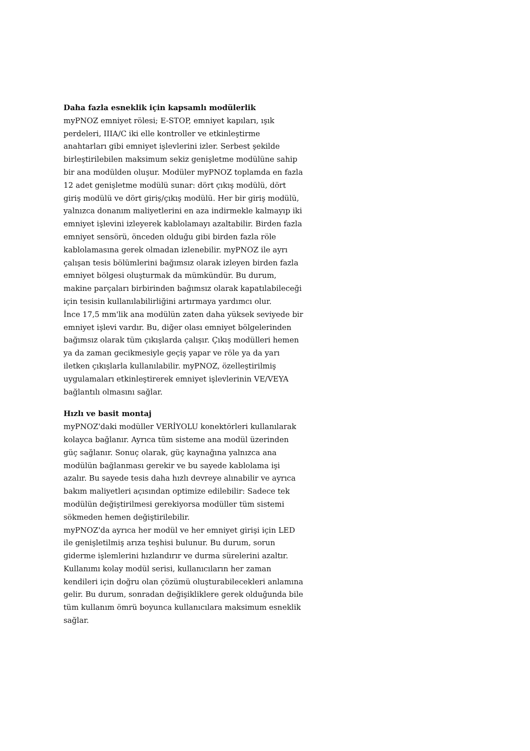Daha fazla esneklik için kapsamlı modülerlik
myPNOZ emniyet rölesi; E-STOP, emniyet kapıları, ışık perdeleri, IIIA/C iki elle kontroller ve etkinleştirme anahtarları gibi emniyet işlevlerini izler. Serbest şekilde birleştirilebilen maksimum sekiz genişletme modülüne sahip bir ana modülden oluşur. Modüler myPNOZ toplamda en fazla 12 adet genişletme modülü sunar: dört çıkış modülü, dört giriş modülü ve dört giriş/çıkış modülü. Her bir giriş modülü, yalnızca donanım maliyetlerini en aza indirmekle kalmayıp iki emniyet işlevini izleyerek kablolamayı azaltabilir. Birden fazla emniyet sensörü, önceden olduğu gibi birden fazla röle kablolamasına gerek olmadan izlenebilir. myPNOZ ile ayrı çalışan tesis bölümlerini bağımsız olarak izleyen birden fazla emniyet bölgesi oluşturmak da mümkündür. Bu durum, makine parçaları birbirinden bağımsız olarak kapatılabileceği için tesisin kullanılabilirliğini artırmaya yardımcı olur.
İnce 17,5 mm'lik ana modülün zaten daha yüksek seviyede bir emniyet işlevi vardır. Bu, diğer olası emniyet bölgelerinden bağımsız olarak tüm çıkışlarda çalışır. Çıkış modülleri hemen ya da zaman gecikmesiyle geçiş yapar ve röle ya da yarı iletken çıkışlarla kullanılabilir. myPNOZ, özelleştirilmiş uygulamaları etkinleştirerek emniyet işlevlerinin VE/VEYA bağlantılı olmasını sağlar.
Hızlı ve basit montaj
myPNOZ'daki modüller VERİYOLU konektörleri kullanılarak kolayca bağlanır. Ayrıca tüm sisteme ana modül üzerinden güç sağlanır. Sonuç olarak, güç kaynağına yalnızca ana modülün bağlanması gerekir ve bu sayede kablolama işi azalır. Bu sayede tesis daha hızlı devreye alınabilir ve ayrıca bakım maliyetleri açısından optimize edilebilir: Sadece tek modülün değiştirilmesi gerekiyorsa modüller tüm sistemi sökmeden hemen değiştirilebilir.
myPNOZ'da ayrıca her modül ve her emniyet girişi için LED ile genişletilmiş arıza teşhisi bulunur. Bu durum, sorun giderme işlemlerini hızlandırır ve durma sürelerini azaltır.
Kullanımı kolay modül serisi, kullanıcıların her zaman kendileri için doğru olan çözümü oluşturabilecekleri anlamına gelir. Bu durum, sonradan değişikliklere gerek olduğunda bile tüm kullanım ömrü boyunca kullanıcılara maksimum esneklik sağlar.